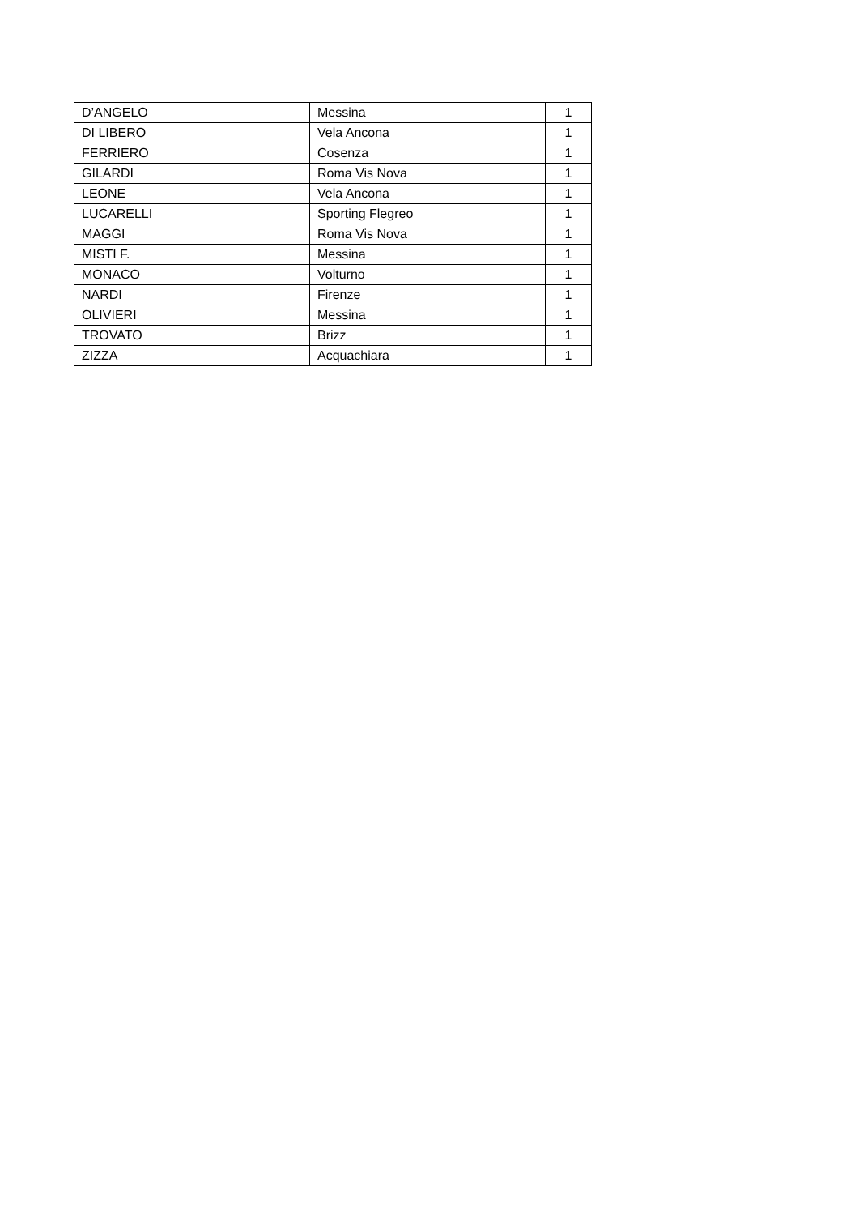| D’ANGELO | Messina | 1 |
| DI LIBERO | Vela Ancona | 1 |
| FERRIERO | Cosenza | 1 |
| GILARDI | Roma Vis Nova | 1 |
| LEONE | Vela Ancona | 1 |
| LUCARELLI | Sporting Flegreo | 1 |
| MAGGI | Roma Vis Nova | 1 |
| MISTI F. | Messina | 1 |
| MONACO | Volturno | 1 |
| NARDI | Firenze | 1 |
| OLIVIERI | Messina | 1 |
| TROVATO | Brizz | 1 |
| ZIZZA | Acquachiara | 1 |